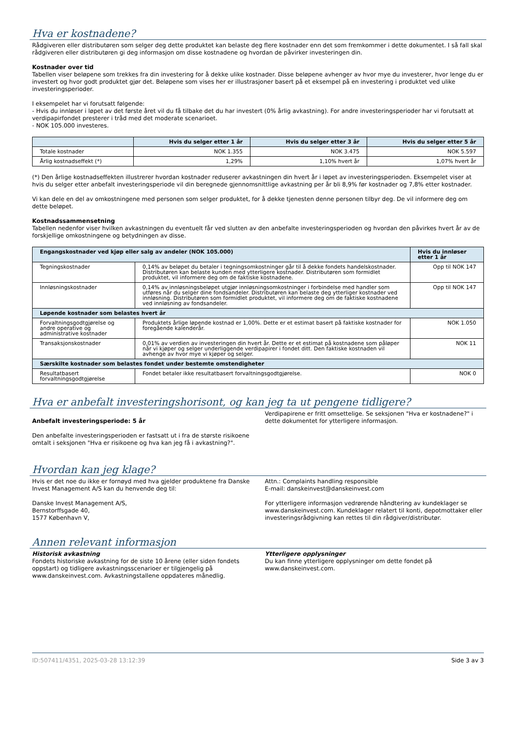Hva er kostnadene?
Rådgiveren eller distributøren som selger deg dette produktet kan belaste deg flere kostnader enn det som fremkommer i dette dokumentet. I så fall skal rådgiveren eller distributøren gi deg informasjon om disse kostnadene og hvordan de påvirker investeringen din.
Kostnader over tid
Tabellen viser beløpene som trekkes fra din investering for å dekke ulike kostnader. Disse beløpene avhenger av hvor mye du investerer, hvor lenge du er investert og hvor godt produktet gjør det. Beløpene som vises her er illustrasjoner basert på et eksempel på en investering i produktet ved ulike investeringsperioder.
I eksempelet har vi forutsatt følgende:
- Hvis du innløser i løpet av det første året vil du få tilbake det du har investert (0% årlig avkastning). For andre investeringsperioder har vi forutsatt at verdipapirfondet presterer i tråd med det moderate scenarioet.
- NOK 105.000 investeres.
| | Hvis du selger etter 1 år | Hvis du selger etter 3 år | Hvis du selger etter 5 år |
| --- | --- | --- | --- |
| Totale kostnader | NOK 1.355 | NOK 3.475 | NOK 5.597 |
| Årlig kostnadseffekt (*) | 1,29% | 1,10% hvert år | 1,07% hvert år |
(*) Den årlige kostnadseffekten illustrerer hvordan kostnader reduserer avkastningen din hvert år i løpet av investeringsperioden. Eksempelet viser at hvis du selger etter anbefalt investeringsperiode vil din beregnede gjennomsnittlige avkastning per år bli 8,9% før kostnader og 7,8% etter kostnader.
Vi kan dele en del av omkostningene med personen som selger produktet, for å dekke tjenesten denne personen tilbyr deg. De vil informere deg om dette beløpet.
Kostnadssammensetning
Tabellen nedenfor viser hvilken avkastningen du eventuelt får ved slutten av den anbefalte investeringsperioden og hvordan den påvirkes hvert år av de forskjellige omkostningene og betydningen av disse.
| Engangskostnader ved kjøp eller salg av andeler (NOK 105.000) | | Hvis du innløser etter 1 år |
| --- | --- | --- |
| Tegningskostnader | 0,14% av beløpet du betaler i tegningsomkostninger går til å dekke fondets handelskostnader. Distributøren kan belaste kunden med ytterligere kostnader. Distributøren som formidlet produktet, vil informere deg om de faktiske kostnadene. | Opp til NOK 147 |
| Innløsningskostnader | 0,14% av innløsningsbeløpet utgjør innløsningsomkostninger i forbindelse med handler som utføres når du selger dine fondsandeler. Distributøren kan belaste deg ytterliger kostnader ved innløsning. Distributøren som formidlet produktet, vil informere deg om de faktiske kostnadene ved innløsning av fondsandeler. | Opp til NOK 147 |
| Løpende kostnader som belastes hvert år | | |
| Forvaltningsgodtgjørelse og andre operative og administrative kostnader | Produktets årlige løpende kostnad er 1,00%. Dette er et estimat basert på faktiske kostnader for foregående kalenderår. | NOK 1.050 |
| Transaksjonskostnader | 0,01% av verdien av investeringen din hvert år. Dette er et estimat på kostnadene som påløper når vi kjøper og selger underliggende verdipapirer i fondet ditt. Den faktiske kostnaden vil avhenge av hvor mye vi kjøper og selger. | NOK 11 |
| Særskilte kostnader som belastes fondet under bestemte omstendigheter | | |
| Resultatbasert forvaltningsgodtgjørelse | Fondet betaler ikke resultatbasert forvaltningsgodtgjørelse. | NOK 0 |
Hva er anbefalt investeringshorisont, og kan jeg ta ut pengene tidligere?
Anbefalt investeringsperiode: 5 år
Den anbefalte investeringsperioden er fastsatt ut i fra de største risikoene omtalt i seksjonen "Hva er risikoene og hva kan jeg få i avkastning?".
Verdipapirene er fritt omsettelige. Se seksjonen "Hva er kostnadene?" i dette dokumentet for ytterligere informasjon.
Hvordan kan jeg klage?
Hvis er det noe du ikke er fornøyd med hva gjelder produktene fra Danske Invest Management A/S kan du henvende deg til:
Danske Invest Management A/S,
Bernstorffsgade 40,
1577 København V,
Attn.: Complaints handling responsible
E-mail: danskeinvest@danskeinvest.com
For ytterligere informasjon vedrørende håndtering av kundeklager se www.danskeinvest.com. Kundeklager relatert til konti, depotmottaker eller investeringsrådgivning kan rettes til din rådgiver/distributør.
Annen relevant informasjon
Historisk avkastning
Fondets historiske avkastning for de siste 10 årene (eller siden fondets oppstart) og tidligere avkastningsscenarioer er tilgjengelig på www.danskeinvest.com. Avkastningstallene oppdateres månedlig.
Ytterligere opplysninger
Du kan finne ytterligere opplysninger om dette fondet på www.danskeinvest.com.
ID:507411/4351, 2025-03-28 13:12:39 Side 3 av 3